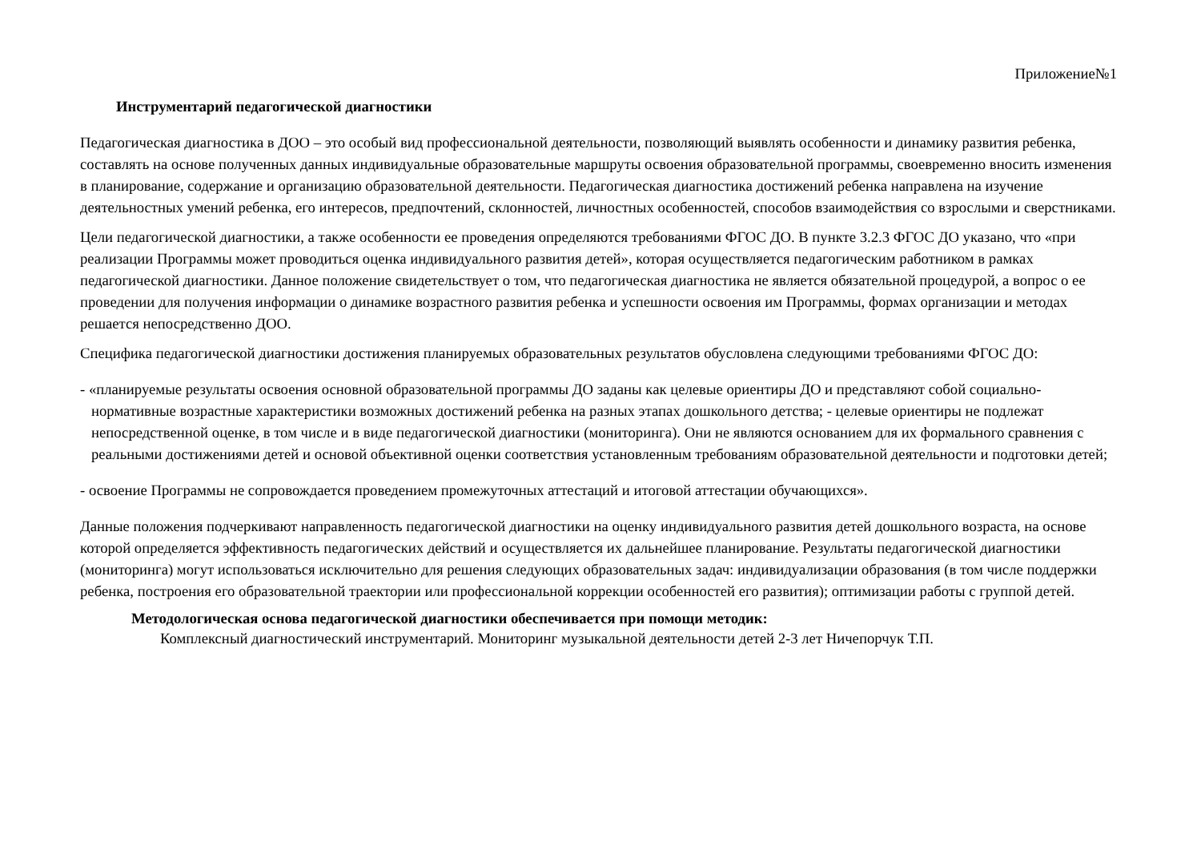Приложение№1
Инструментарий педагогической диагностики
Педагогическая диагностика в ДОО – это особый вид профессиональной деятельности, позволяющий выявлять особенности и динамику развития ребенка, составлять на основе полученных данных индивидуальные образовательные маршруты освоения образовательной программы, своевременно вносить изменения в планирование, содержание и организацию образовательной деятельности. Педагогическая диагностика достижений ребенка направлена на изучение деятельностных умений ребенка, его интересов, предпочтений, склонностей, личностных особенностей, способов взаимодействия со взрослыми и сверстниками.
Цели педагогической диагностики, а также особенности ее проведения определяются требованиями ФГОС ДО. В пункте 3.2.3 ФГОС ДО указано, что «при реализации Программы может проводиться оценка индивидуального развития детей», которая осуществляется педагогическим работником в рамках педагогической диагностики. Данное положение свидетельствует о том, что педагогическая диагностика не является обязательной процедурой, а вопрос о ее проведении для получения информации о динамике возрастного развития ребенка и успешности освоения им Программы, формах организации и методах решается непосредственно ДОО.
Специфика педагогической диагностики достижения планируемых образовательных результатов обусловлена следующими требованиями ФГОС ДО:
- «планируемые результаты освоения основной образовательной программы ДО заданы как целевые ориентиры ДО и представляют собой социально-нормативные возрастные характеристики возможных достижений ребенка на разных этапах дошкольного детства; - целевые ориентиры не подлежат непосредственной оценке, в том числе и в виде педагогической диагностики (мониторинга). Они не являются основанием для их формального сравнения с реальными достижениями детей и основой объективной оценки соответствия установленным требованиям образовательной деятельности и подготовки детей;
- освоение Программы не сопровождается проведением промежуточных аттестаций и итоговой аттестации обучающихся».
Данные положения подчеркивают направленность педагогической диагностики на оценку индивидуального развития детей дошкольного возраста, на основе которой определяется эффективность педагогических действий и осуществляется их дальнейшее планирование. Результаты педагогической диагностики (мониторинга) могут использоваться исключительно для решения следующих образовательных задач: индивидуализации образования (в том числе поддержки ребенка, построения его образовательной траектории или профессиональной коррекции особенностей его развития); оптимизации работы с группой детей.
Методологическая основа педагогической диагностики обеспечивается при помощи методик:
Комплексный диагностический инструментарий. Мониторинг музыкальной деятельности детей 2-3 лет Ничепорчук Т.П.